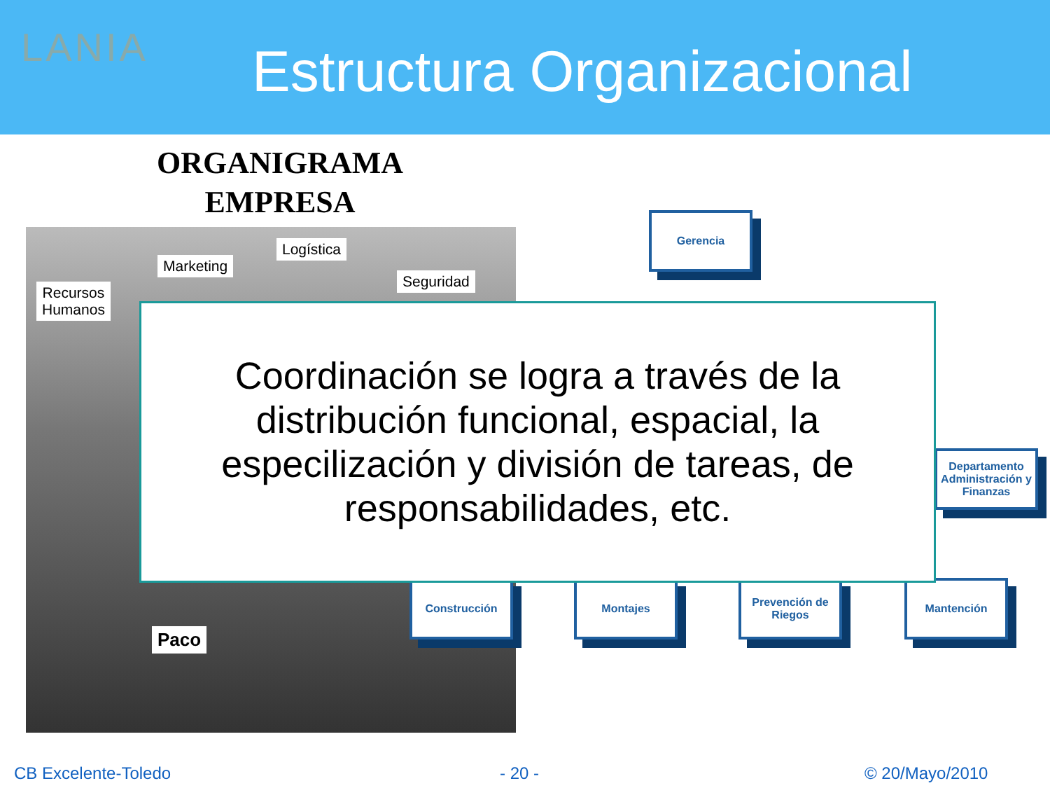LANIA Estructura Organizacional
ORGANIGRAMA
EMPRESA
Recursos
Humanos
Marketing
Logística
Seguridad
Paco
Gerencia
Departamento Administración y Finanzas
Construcción Montajes
Prevención de Riegos
Mantención
Coordinación se logra a través de la distribución funcional, espacial, la especilización y división de tareas, de responsabilidades, etc.
CB Excelente-Toledo - 20 - © 20/Mayo/2010